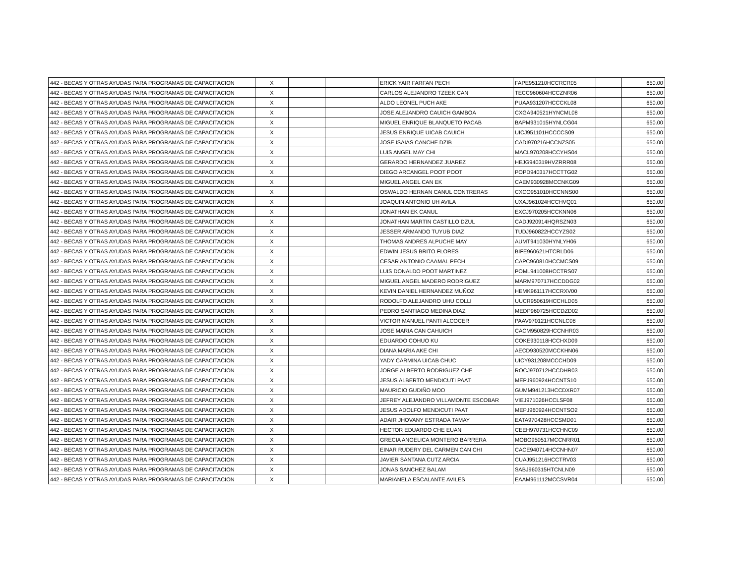| 442 - BECAS Y OTRAS AYUDAS PARA PROGRAMAS DE CAPACITACION | X | | | ERICK YAIR FARFAN PECH | FAPE951210HCCRCR05 | | 650.00 |
| 442 - BECAS Y OTRAS AYUDAS PARA PROGRAMAS DE CAPACITACION | X | | | CARLOS ALEJANDRO TZEEK CAN | TECC960604HCCZNR06 | | 650.00 |
| 442 - BECAS Y OTRAS AYUDAS PARA PROGRAMAS DE CAPACITACION | X | | | ALDO LEONEL PUCH AKE | PUAA931207HCCCKL08 | | 650.00 |
| 442 - BECAS Y OTRAS AYUDAS PARA PROGRAMAS DE CAPACITACION | X | | | JOSE ALEJANDRO CAUICH GAMBOA | CXGA940521HYNCML08 | | 650.00 |
| 442 - BECAS Y OTRAS AYUDAS PARA PROGRAMAS DE CAPACITACION | X | | | MIGUEL ENRIQUE BLANQUETO PACAB | BAPM931015HYNLCG04 | | 650.00 |
| 442 - BECAS Y OTRAS AYUDAS PARA PROGRAMAS DE CAPACITACION | X | | | JESUS ENRIQUE UICAB CAUICH | UICJ951101HCCCCS09 | | 650.00 |
| 442 - BECAS Y OTRAS AYUDAS PARA PROGRAMAS DE CAPACITACION | X | | | JOSE ISAIAS CANCHE DZIB | CADI970216HCCNZS05 | | 650.00 |
| 442 - BECAS Y OTRAS AYUDAS PARA PROGRAMAS DE CAPACITACION | X | | | LUIS ANGEL MAY CHI | MACL970208HCCYHS04 | | 650.00 |
| 442 - BECAS Y OTRAS AYUDAS PARA PROGRAMAS DE CAPACITACION | X | | | GERARDO HERNANDEZ JUAREZ | HEJG940319HVZRRR08 | | 650.00 |
| 442 - BECAS Y OTRAS AYUDAS PARA PROGRAMAS DE CAPACITACION | X | | | DIEGO ARCANGEL POOT POOT | POPD940317HCCTTG02 | | 650.00 |
| 442 - BECAS Y OTRAS AYUDAS PARA PROGRAMAS DE CAPACITACION | X | | | MIGUEL ANGEL CAN EK | CAEM930928MCCNKG09 | | 650.00 |
| 442 - BECAS Y OTRAS AYUDAS PARA PROGRAMAS DE CAPACITACION | X | | | OSWALDO HERNAN CANUL CONTRERAS | CXCO951010HCCNNS00 | | 650.00 |
| 442 - BECAS Y OTRAS AYUDAS PARA PROGRAMAS DE CAPACITACION | X | | | JOAQUIN ANTONIO UH AVILA | UXAJ961024HCCHVQ01 | | 650.00 |
| 442 - BECAS Y OTRAS AYUDAS PARA PROGRAMAS DE CAPACITACION | X | | | JONATHAN EK CANUL | EXCJ970205HCCKNN06 | | 650.00 |
| 442 - BECAS Y OTRAS AYUDAS PARA PROGRAMAS DE CAPACITACION | X | | | JONATHAN MARTIN CASTILLO DZUL | CADJ920914HQRSZN03 | | 650.00 |
| 442 - BECAS Y OTRAS AYUDAS PARA PROGRAMAS DE CAPACITACION | X | | | JESSER ARMANDO TUYUB DIAZ | TUDJ960822HCCYZS02 | | 650.00 |
| 442 - BECAS Y OTRAS AYUDAS PARA PROGRAMAS DE CAPACITACION | X | | | THOMAS ANDRES ALPUCHE MAY | AUMT941030HYNLYH06 | | 650.00 |
| 442 - BECAS Y OTRAS AYUDAS PARA PROGRAMAS DE CAPACITACION | X | | | EDWIN JESUS BRITO FLORES | BIFE960621HTCRLD06 | | 650.00 |
| 442 - BECAS Y OTRAS AYUDAS PARA PROGRAMAS DE CAPACITACION | X | | | CESAR ANTONIO CAAMAL PECH | CAPC960810HCCMCS09 | | 650.00 |
| 442 - BECAS Y OTRAS AYUDAS PARA PROGRAMAS DE CAPACITACION | X | | | LUIS DONALDO POOT MARTINEZ | POML941008HCCTRS07 | | 650.00 |
| 442 - BECAS Y OTRAS AYUDAS PARA PROGRAMAS DE CAPACITACION | X | | | MIGUEL ANGEL MADERO RODRIGUEZ | MARM970717HCCDDG02 | | 650.00 |
| 442 - BECAS Y OTRAS AYUDAS PARA PROGRAMAS DE CAPACITACION | X | | | KEVIN DANIEL HERNANDEZ MUÑOZ | HEMK961117HCCRXV00 | | 650.00 |
| 442 - BECAS Y OTRAS AYUDAS PARA PROGRAMAS DE CAPACITACION | X | | | RODOLFO ALEJANDRO UHU COLLI | UUCR950619HCCHLD05 | | 650.00 |
| 442 - BECAS Y OTRAS AYUDAS PARA PROGRAMAS DE CAPACITACION | X | | | PEDRO SANTIAGO MEDINA DIAZ | MEDP960725HCCDZD02 | | 650.00 |
| 442 - BECAS Y OTRAS AYUDAS PARA PROGRAMAS DE CAPACITACION | X | | | VICTOR MANUEL PANTI ALCOCER | PAAV970121HCCNLC08 | | 650.00 |
| 442 - BECAS Y OTRAS AYUDAS PARA PROGRAMAS DE CAPACITACION | X | | | JOSE MARIA CAN CAHUICH | CACM950829HCCNHR03 | | 650.00 |
| 442 - BECAS Y OTRAS AYUDAS PARA PROGRAMAS DE CAPACITACION | X | | | EDUARDO COHUO KU | COKE930118HCCHXD09 | | 650.00 |
| 442 - BECAS Y OTRAS AYUDAS PARA PROGRAMAS DE CAPACITACION | X | | | DIANA MARIA AKE CHI | AECD930520MCCKHN06 | | 650.00 |
| 442 - BECAS Y OTRAS AYUDAS PARA PROGRAMAS DE CAPACITACION | X | | | YADY CARMINA UICAB CHUC | UICY931208MCCCHD09 | | 650.00 |
| 442 - BECAS Y OTRAS AYUDAS PARA PROGRAMAS DE CAPACITACION | X | | | JORGE ALBERTO RODRIGUEZ CHE | ROCJ970712HCCDHR03 | | 650.00 |
| 442 - BECAS Y OTRAS AYUDAS PARA PROGRAMAS DE CAPACITACION | X | | | JESUS ALBERTO MENDICUTI PAAT | MEPJ960924HCCNTS10 | | 650.00 |
| 442 - BECAS Y OTRAS AYUDAS PARA PROGRAMAS DE CAPACITACION | X | | | MAURICIO GUDIÑO MOO | GUMM941213HCCDXR07 | | 650.00 |
| 442 - BECAS Y OTRAS AYUDAS PARA PROGRAMAS DE CAPACITACION | X | | | JEFREY ALEJANDRO VILLAMONTE ESCOBAR | VIEJ971026HCCLSF08 | | 650.00 |
| 442 - BECAS Y OTRAS AYUDAS PARA PROGRAMAS DE CAPACITACION | X | | | JESUS ADOLFO MENDICUTI PAAT | MEPJ960924HCCNTSO2 | | 650.00 |
| 442 - BECAS Y OTRAS AYUDAS PARA PROGRAMAS DE CAPACITACION | X | | | ADAIR JHOVANY ESTRADA TAMAY | EATA970428HCCSMD01 | | 650.00 |
| 442 - BECAS Y OTRAS AYUDAS PARA PROGRAMAS DE CAPACITACION | X | | | HECTOR EDUARDO CHE EUAN | CEEH970731HCCHNC09 | | 650.00 |
| 442 - BECAS Y OTRAS AYUDAS PARA PROGRAMAS DE CAPACITACION | X | | | GRECIA ANGELICA MONTERO BARRERA | MOBG950517MCCNRR01 | | 650.00 |
| 442 - BECAS Y OTRAS AYUDAS PARA PROGRAMAS DE CAPACITACION | X | | | EINAR RUDERY DEL CARMEN CAN CHI | CACE940714HCCNHN07 | | 650.00 |
| 442 - BECAS Y OTRAS AYUDAS PARA PROGRAMAS DE CAPACITACION | X | | | JAVIER SANTANA CUTZ ARCIA | CUAJ951216HCCTRV03 | | 650.00 |
| 442 - BECAS Y OTRAS AYUDAS PARA PROGRAMAS DE CAPACITACION | X | | | JONAS SANCHEZ BALAM | SABJ960315HTCNLN09 | | 650.00 |
| 442 - BECAS Y OTRAS AYUDAS PARA PROGRAMAS DE CAPACITACION | X | | | MARIANELA ESCALANTE AVILES | EAAM961112MCCSVR04 | | 650.00 |